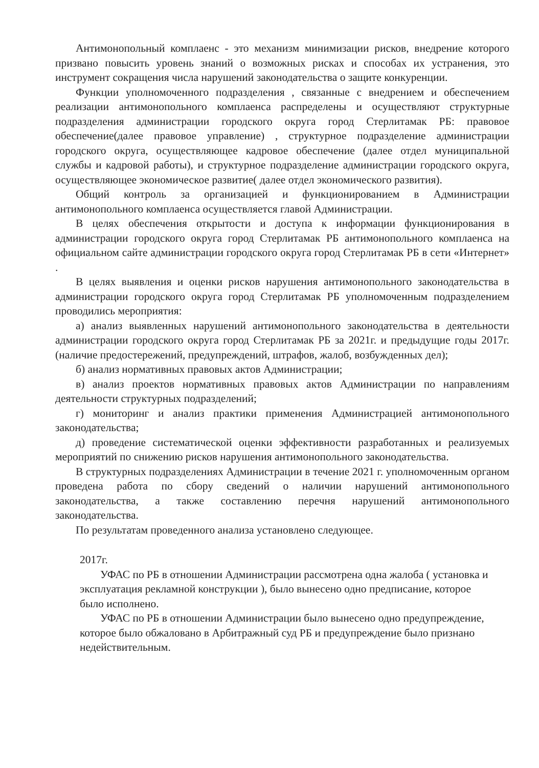Антимонопольный комплаенс - это механизм минимизации рисков, внедрение которого призвано повысить уровень знаний о возможных рисках и способах их устранения, это инструмент сокращения числа нарушений законодательства о защите конкуренции.
Функции уполномоченного подразделения , связанные с внедрением и обеспечением реализации антимонопольного комплаенса распределены и осуществляют структурные подразделения администрации городского округа город Стерлитамак РБ: правовое обеспечение(далее правовое управление) , структурное подразделение администрации городского округа, осуществляющее кадровое обеспечение (далее отдел муниципальной службы и кадровой работы), и структурное подразделение администрации городского округа, осуществляющее экономическое развитие( далее отдел экономического развития).
Общий контроль за организацией и функционированием в Администрации антимонопольного комплаенса осуществляется главой Администрации.
В целях обеспечения открытости и доступа к информации функционирования в администрации городского округа город Стерлитамак РБ антимонопольного комплаенса на официальном сайте администрации городского округа город Стерлитамак РБ в сети «Интернет» .
В целях выявления и оценки рисков нарушения антимонопольного законодательства в администрации городского округа город Стерлитамак РБ уполномоченным подразделением проводились мероприятия:
а) анализ выявленных нарушений антимонопольного законодательства в деятельности администрации городского округа город Стерлитамак РБ за 2021г. и предыдущие годы 2017г. (наличие предостережений, предупреждений, штрафов, жалоб, возбужденных дел);
б) анализ нормативных правовых актов Администрации;
в) анализ проектов нормативных правовых актов Администрации по направлениям деятельности структурных подразделений;
г) мониторинг и анализ практики применения Администрацией антимонопольного законодательства;
д) проведение систематической оценки эффективности разработанных и реализуемых мероприятий по снижению рисков нарушения антимонопольного законодательства.
В структурных подразделениях Администрации в течение 2021 г. уполномоченным органом проведена работа по сбору сведений о наличии нарушений антимонопольного законодательства, а также составлению перечня нарушений антимонопольного законодательства.
По результатам проведенного анализа установлено следующее.
2017г.
УФАС по РБ в отношении Администрации рассмотрена одна жалоба ( установка и эксплуатация рекламной конструкции ), было вынесено одно предписание, которое было исполнено.
УФАС по РБ в отношении Администрации было вынесено одно предупреждение, которое было обжаловано в Арбитражный суд РБ и предупреждение было признано недействительным.